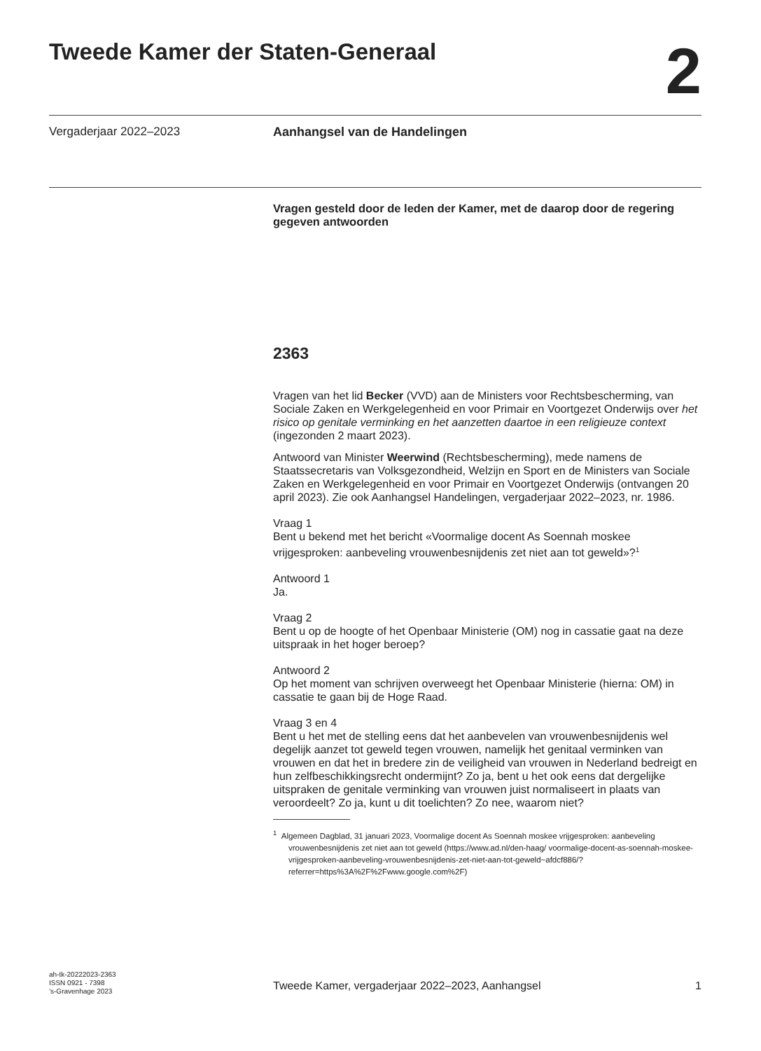Tweede Kamer der Staten-Generaal
2
Vergaderjaar 2022–2023 Aanhangsel van de Handelingen
Vragen gesteld door de leden der Kamer, met de daarop door de regering gegeven antwoorden
2363
Vragen van het lid Becker (VVD) aan de Ministers voor Rechtsbescherming, van Sociale Zaken en Werkgelegenheid en voor Primair en Voortgezet Onderwijs over het risico op genitale verminking en het aanzetten daartoe in een religieuze context (ingezonden 2 maart 2023).
Antwoord van Minister Weerwind (Rechtsbescherming), mede namens de Staatssecretaris van Volksgezondheid, Welzijn en Sport en de Ministers van Sociale Zaken en Werkgelegenheid en voor Primair en Voortgezet Onderwijs (ontvangen 20 april 2023). Zie ook Aanhangsel Handelingen, vergaderjaar 2022–2023, nr. 1986.
Vraag 1
Bent u bekend met het bericht «Voormalige docent As Soennah moskee vrijgesproken: aanbeveling vrouwenbesnijdenis zet niet aan tot geweld»?<sup>1</sup>
Antwoord 1
Ja.
Vraag 2
Bent u op de hoogte of het Openbaar Ministerie (OM) nog in cassatie gaat na deze uitspraak in het hoger beroep?
Antwoord 2
Op het moment van schrijven overweegt het Openbaar Ministerie (hierna: OM) in cassatie te gaan bij de Hoge Raad.
Vraag 3 en 4
Bent u het met de stelling eens dat het aanbevelen van vrouwenbesnijdenis wel degelijk aanzet tot geweld tegen vrouwen, namelijk het genitaal verminken van vrouwen en dat het in bredere zin de veiligheid van vrouwen in Nederland bedreigt en hun zelfbeschikkingsrecht ondermijnt? Zo ja, bent u het ook eens dat dergelijke uitspraken de genitale verminking van vrouwen juist normaliseert in plaats van veroordeelt? Zo ja, kunt u dit toelichten? Zo nee, waarom niet?
<sup>1</sup> Algemeen Dagblad, 31 januari 2023, Voormalige docent As Soennah moskee vrijgesproken: aanbeveling vrouwenbesnijdenis zet niet aan tot geweld (https://www.ad.nl/den-haag/ voormalige-docent-as-soennah-moskee-vrijgesproken-aanbeveling-vrouwenbesnijdenis-zet-niet-aan-tot-geweld~afdcf886/?referrer=https%3A%2F%2Fwww.google.com%2F)
ah-tk-20222023-2363
ISSN 0921 - 7398
’s-Gravenhage 2023
Tweede Kamer, vergaderjaar 2022–2023, Aanhangsel 1